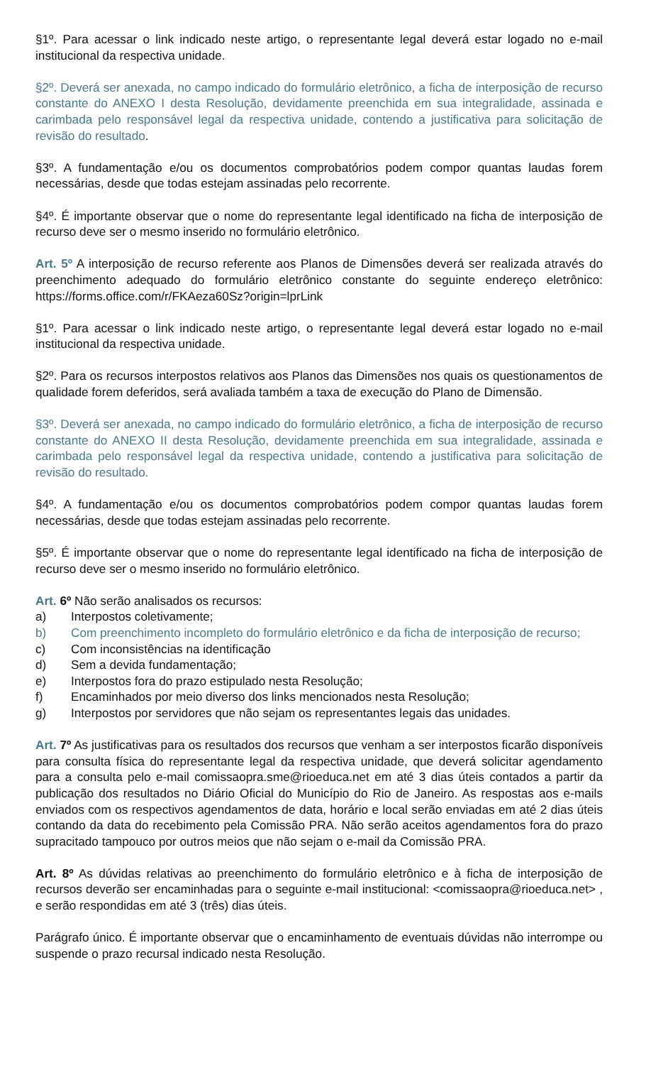§1º. Para acessar o link indicado neste artigo, o representante legal deverá estar logado no e-mail institucional da respectiva unidade.
§2º. Deverá ser anexada, no campo indicado do formulário eletrônico, a ficha de interposição de recurso constante do ANEXO I desta Resolução, devidamente preenchida em sua integralidade, assinada e carimbada pelo responsável legal da respectiva unidade, contendo a justificativa para solicitação de revisão do resultado.
§3º. A fundamentação e/ou os documentos comprobatórios podem compor quantas laudas forem necessárias, desde que todas estejam assinadas pelo recorrente.
§4º. É importante observar que o nome do representante legal identificado na ficha de interposição de recurso deve ser o mesmo inserido no formulário eletrônico.
Art. 5º A interposição de recurso referente aos Planos de Dimensões deverá ser realizada através do preenchimento adequado do formulário eletrônico constante do seguinte endereço eletrônico: https://forms.office.com/r/FKAeza60Sz?origin=lprLink
§1º. Para acessar o link indicado neste artigo, o representante legal deverá estar logado no e-mail institucional da respectiva unidade.
§2º. Para os recursos interpostos relativos aos Planos das Dimensões nos quais os questionamentos de qualidade forem deferidos, será avaliada também a taxa de execução do Plano de Dimensão.
§3º. Deverá ser anexada, no campo indicado do formulário eletrônico, a ficha de interposição de recurso constante do ANEXO II desta Resolução, devidamente preenchida em sua integralidade, assinada e carimbada pelo responsável legal da respectiva unidade, contendo a justificativa para solicitação de revisão do resultado.
§4º. A fundamentação e/ou os documentos comprobatórios podem compor quantas laudas forem necessárias, desde que todas estejam assinadas pelo recorrente.
§5º. É importante observar que o nome do representante legal identificado na ficha de interposição de recurso deve ser o mesmo inserido no formulário eletrônico.
Art. 6º Não serão analisados os recursos:
a) Interpostos coletivamente;
b) Com preenchimento incompleto do formulário eletrônico e da ficha de interposição de recurso;
c) Com inconsistências na identificação
d) Sem a devida fundamentação;
e) Interpostos fora do prazo estipulado nesta Resolução;
f) Encaminhados por meio diverso dos links mencionados nesta Resolução;
g) Interpostos por servidores que não sejam os representantes legais das unidades.
Art. 7º As justificativas para os resultados dos recursos que venham a ser interpostos ficarão disponíveis para consulta física do representante legal da respectiva unidade, que deverá solicitar agendamento para a consulta pelo e-mail comissaopra.sme@rioeduca.net em até 3 dias úteis contados a partir da publicação dos resultados no Diário Oficial do Município do Rio de Janeiro. As respostas aos e-mails enviados com os respectivos agendamentos de data, horário e local serão enviadas em até 2 dias úteis contando da data do recebimento pela Comissão PRA. Não serão aceitos agendamentos fora do prazo supracitado tampouco por outros meios que não sejam o e-mail da Comissão PRA.
Art. 8º As dúvidas relativas ao preenchimento do formulário eletrônico e à ficha de interposição de recursos deverão ser encaminhadas para o seguinte e-mail institucional: <comissaopra@rioeduca.net> , e serão respondidas em até 3 (três) dias úteis.
Parágrafo único. É importante observar que o encaminhamento de eventuais dúvidas não interrompe ou suspende o prazo recursal indicado nesta Resolução.